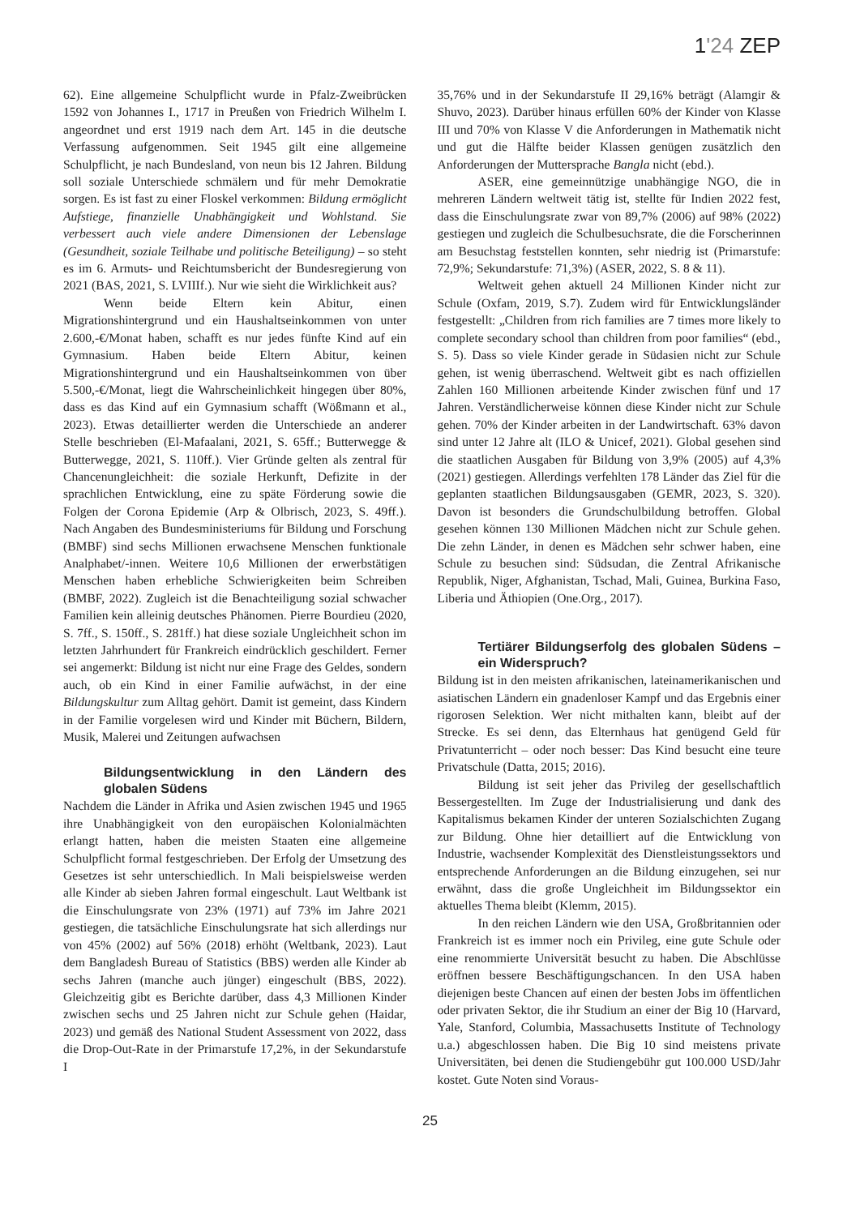1'24 ZEP
62). Eine allgemeine Schulpflicht wurde in Pfalz-Zweibrücken 1592 von Johannes I., 1717 in Preußen von Friedrich Wilhelm I. angeordnet und erst 1919 nach dem Art. 145 in die deutsche Verfassung aufgenommen. Seit 1945 gilt eine allgemeine Schulpflicht, je nach Bundesland, von neun bis 12 Jahren. Bildung soll soziale Unterschiede schmälern und für mehr Demokratie sorgen. Es ist fast zu einer Floskel verkommen: Bildung ermöglicht Aufstiege, finanzielle Unabhängigkeit und Wohlstand. Sie verbessert auch viele andere Dimensionen der Lebenslage (Gesundheit, soziale Teilhabe und politische Beteiligung) – so steht es im 6. Armuts- und Reichtumsbericht der Bundesregierung von 2021 (BAS, 2021, S. LVIIIf.). Nur wie sieht die Wirklichkeit aus?
Wenn beide Eltern kein Abitur, einen Migrationshintergrund und ein Haushaltseinkommen von unter 2.600,-€/Monat haben, schafft es nur jedes fünfte Kind auf ein Gymnasium. Haben beide Eltern Abitur, keinen Migrationshintergrund und ein Haushaltseinkommen von über 5.500,-€/Monat, liegt die Wahrscheinlichkeit hingegen über 80%, dass es das Kind auf ein Gymnasium schafft (Wößmann et al., 2023). Etwas detaillierter werden die Unterschiede an anderer Stelle beschrieben (El-Mafaalani, 2021, S. 65ff.; Butterwegge & Butterwegge, 2021, S. 110ff.). Vier Gründe gelten als zentral für Chancenungleichheit: die soziale Herkunft, Defizite in der sprachlichen Entwicklung, eine zu späte Förderung sowie die Folgen der Corona Epidemie (Arp & Olbrisch, 2023, S. 49ff.). Nach Angaben des Bundesministeriums für Bildung und Forschung (BMBF) sind sechs Millionen erwachsene Menschen funktionale Analphabet/-innen. Weitere 10,6 Millionen der erwerbstätigen Menschen haben erhebliche Schwierigkeiten beim Schreiben (BMBF, 2022). Zugleich ist die Benachteiligung sozial schwacher Familien kein alleinig deutsches Phänomen. Pierre Bourdieu (2020, S. 7ff., S. 150ff., S. 281ff.) hat diese soziale Ungleichheit schon im letzten Jahrhundert für Frankreich eindrücklich geschildert. Ferner sei angemerkt: Bildung ist nicht nur eine Frage des Geldes, sondern auch, ob ein Kind in einer Familie aufwächst, in der eine Bildungskultur zum Alltag gehört. Damit ist gemeint, dass Kindern in der Familie vorgelesen wird und Kinder mit Büchern, Bildern, Musik, Malerei und Zeitungen aufwachsen
Bildungsentwicklung in den Ländern des globalen Südens
Nachdem die Länder in Afrika und Asien zwischen 1945 und 1965 ihre Unabhängigkeit von den europäischen Kolonialmächten erlangt hatten, haben die meisten Staaten eine allgemeine Schulpflicht formal festgeschrieben. Der Erfolg der Umsetzung des Gesetzes ist sehr unterschiedlich. In Mali beispielsweise werden alle Kinder ab sieben Jahren formal eingeschult. Laut Weltbank ist die Einschulungsrate von 23% (1971) auf 73% im Jahre 2021 gestiegen, die tatsächliche Einschulungsrate hat sich allerdings nur von 45% (2002) auf 56% (2018) erhöht (Weltbank, 2023). Laut dem Bangladesh Bureau of Statistics (BBS) werden alle Kinder ab sechs Jahren (manche auch jünger) eingeschult (BBS, 2022). Gleichzeitig gibt es Berichte darüber, dass 4,3 Millionen Kinder zwischen sechs und 25 Jahren nicht zur Schule gehen (Haidar, 2023) und gemäß des National Student Assessment von 2022, dass die Drop-Out-Rate in der Primarstufe 17,2%, in der Sekundarstufe I
35,76% und in der Sekundarstufe II 29,16% beträgt (Alamgir & Shuvo, 2023). Darüber hinaus erfüllen 60% der Kinder von Klasse III und 70% von Klasse V die Anforderungen in Mathematik nicht und gut die Hälfte beider Klassen genügen zusätzlich den Anforderungen der Muttersprache Bangla nicht (ebd.).
ASER, eine gemeinnützige unabhängige NGO, die in mehreren Ländern weltweit tätig ist, stellte für Indien 2022 fest, dass die Einschulungsrate zwar von 89,7% (2006) auf 98% (2022) gestiegen und zugleich die Schulbesuchsrate, die die Forscherinnen am Besuchstag feststellen konnten, sehr niedrig ist (Primarstufe: 72,9%; Sekundarstufe: 71,3%) (ASER, 2022, S. 8 & 11).
Weltweit gehen aktuell 24 Millionen Kinder nicht zur Schule (Oxfam, 2019, S.7). Zudem wird für Entwicklungsländer festgestellt: „Children from rich families are 7 times more likely to complete secondary school than children from poor families“ (ebd., S. 5). Dass so viele Kinder gerade in Südasien nicht zur Schule gehen, ist wenig überraschend. Weltweit gibt es nach offiziellen Zahlen 160 Millionen arbeitende Kinder zwischen fünf und 17 Jahren. Verständlicherweise können diese Kinder nicht zur Schule gehen. 70% der Kinder arbeiten in der Landwirtschaft. 63% davon sind unter 12 Jahre alt (ILO & Unicef, 2021). Global gesehen sind die staatlichen Ausgaben für Bildung von 3,9% (2005) auf 4,3% (2021) gestiegen. Allerdings verfehlten 178 Länder das Ziel für die geplanten staatlichen Bildungsausgaben (GEMR, 2023, S. 320). Davon ist besonders die Grundschulbildung betroffen. Global gesehen können 130 Millionen Mädchen nicht zur Schule gehen. Die zehn Länder, in denen es Mädchen sehr schwer haben, eine Schule zu besuchen sind: Südsudan, die Zentral Afrikanische Republik, Niger, Afghanistan, Tschad, Mali, Guinea, Burkina Faso, Liberia und Äthiopien (One.Org., 2017).
Tertiärer Bildungserfolg des globalen Südens – ein Widerspruch?
Bildung ist in den meisten afrikanischen, lateinamerikanischen und asiatischen Ländern ein gnadenloser Kampf und das Ergebnis einer rigorosen Selektion. Wer nicht mithalten kann, bleibt auf der Strecke. Es sei denn, das Elternhaus hat genügend Geld für Privatunterricht – oder noch besser: Das Kind besucht eine teure Privatschule (Datta, 2015; 2016).
Bildung ist seit jeher das Privileg der gesellschaftlich Bessergestellten. Im Zuge der Industrialisierung und dank des Kapitalismus bekamen Kinder der unteren Sozialschichten Zugang zur Bildung. Ohne hier detailliert auf die Entwicklung von Industrie, wachsender Komplexität des Dienstleistungssektors und entsprechende Anforderungen an die Bildung einzugehen, sei nur erwähnt, dass die große Ungleichheit im Bildungssektor ein aktuelles Thema bleibt (Klemm, 2015).
In den reichen Ländern wie den USA, Großbritannien oder Frankreich ist es immer noch ein Privileg, eine gute Schule oder eine renommierte Universität besucht zu haben. Die Abschlüsse eröffnen bessere Beschäftigungschancen. In den USA haben diejenigen beste Chancen auf einen der besten Jobs im öffentlichen oder privaten Sektor, die ihr Studium an einer der Big 10 (Harvard, Yale, Stanford, Columbia, Massachusetts Institute of Technology u.a.) abgeschlossen haben. Die Big 10 sind meistens private Universitäten, bei denen die Studiengebühr gut 100.000 USD/Jahr kostet. Gute Noten sind Voraus-
25